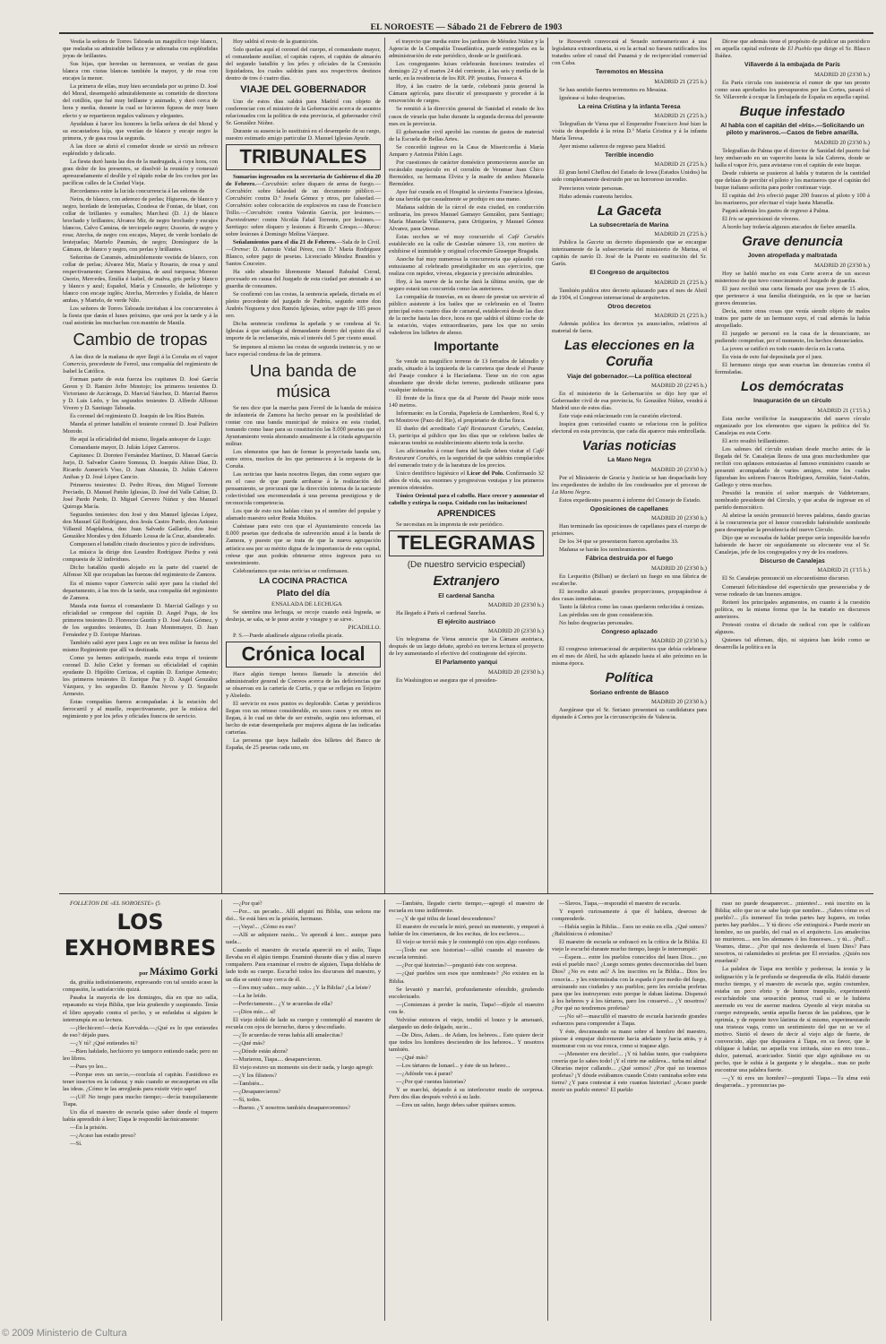EL NOROESTE — Sábado 21 de Febrero de 1903
Vestía la señora de Torres Taboada un magnífico traje blanco, que realzaba su admirable belleza y se adornaba con espléndidas joyas de brillantes.
Sus hijas, que heredan su hermosura, se vestían de gasa blanca con cintas blancas también la mayor, y de rosa con encajes la menor.
La primera de ellas, muy bien secundada por su primo D. José del Moral, desempeñó admirablemente su cometido de directora del cotillón, que fué muy brillante y animado, y duró cerca de hora y media, durante la cual se hicieron figuras de muy buen efecto y se repartieron regalos valiosos y elegantes.
Ayudaban á hacer los honores la bella señora de del Moral y su encantadora hija, que vestían de blanco y encaje negro la primera, y de gasa rosa la segunda.
A las doce se abrió el comedor donde se sirvió un refresco espléndido y delicado.
La fiesta duró hasta las dos de la madrugada, á cuya hora, con gran dolor de los presentes, se disolvió la reunión y comenzó apresuradamente el desfile y el rápido rodar de los coches por las pacíficas calles de la Ciudad Vieja.
Recordamos entre la lucida concurrencia á las señoras de
Neira, de blanco, con aderezo de perlas; Higueras, de blanco y negro, bordado de lentejuelas, Condesa de Fontao, de bluet, con collar de brillantes y esmaltes; Marchesi (D. J.) de blanco brochado y brillantes; Alvarez Mir, de negro brochado y encajes blancos, Calvo Camina, de terciopelo negro; Ossorio, de negro y rosa; Atocha, de negro con encajes, Mayer, de verde bordado de lentejuelas; Martelo Paumán, de negro; Domínguez de la Cámara, de blanco y negro, con perlas y brillantes.
Señoritas de Caramés, admirablemente vestida de blanco, con collar de perlas; Alvarez Mir, María y Rosario, de rosa y azul respectivamente; Carmen Marquina, de azul turquesa; Moreno Osorio, Mercedes, Emilia é Isabel, de malva, gris perla y blanco y blanco y azul; Español, María y Consuelo, de heliotropo y blanco con encaje inglés; Atocha, Mercedes y Eulalia, de blanco ambas, y Martelo, de verde Nilo.
Los señores de Torres Taboada invitaban á los concurrentes á la fiesta que darán el lunes próximo, que será por la tarde y á la cual asistirán las muchachas con mantón de Manila.
Cambio de tropas
A las diez de la mañana de ayer llegó á la Coruña en el vapor Comercio, procedente de Ferrol, una compañía del regimiento de Isabel la Católica.
Forman parte de esta fuerza los capitanes D. José García Greon y D. Ramiro Jofre Montojo; los primeros tenientes D. Victoriano de Azcárraga, D. Marcial Sánchez, D. Marcial Barros y D. Luis Ledo, y los segundos tenientes D. Alfredo Alfonso Vivero y D. Santiago Taboada.
Es coronel del regimiento D. Joaquín de los Ríos Butrón.
Manda el primer batallón el teniente coronel D. José Pulleiro Morodo.
He aquí la oficialidad del mismo, llegada anteayer de Lugo:
Comandante mayor, D. Julián López Carreros.
Capitanes: D. Doroteo Fernández Martínez, D. Manuel García Jurjo, D. Salvador Castro Somoza, D. Joaquín Añino Díaz, D. Ricardo Aumerich Viso, D. Juan Alnazán, D. Julián Cabrero Anibas y D. José López Cancio.
Primeros tenientes: D. Pedro Rivas, don Miguel Torrente Preciado, D. Manuel Patiño Iglesias, D. José del Valle Caltiar, D. José Pardo Pardo, D. Miguel Cervero Núñez y don Manuel Quiroga Macía.
Segundos tenientes: don José y don Manuel Iglesias López, don Manuel Gil Rodríguez, don Jesús Castro Pardo, don Antonio Villamil Magdalena, don Juan Salvado Gallardo, don José González Morales y don Eduardo Lousa de la Cruz, abanderado.
Componen el batallón citado doscientos y pico de individuos.
La música la dirige don Leandro Rodríguez Piedra y está compuesta de 32 individuos.
Dicho batallón quedó alojado en la parte del cuartel de Alfonso XII que ocupaban las fuerzas del regimiento de Zamora.
En el mismo vapor Comercio salió ayer para la ciudad del departamento, á las tres de la tarde, una compañía del regimiento de Zamora.
Manda esta fuerza el comandante D. Marcial Gallego y su oficialidad se compone del capitán D. Angel Puga, de los primeros tenientes D. Florencio Guntín y D. José Anís Gómez, y de los segundos tenientes, D. Juan Montemayor, D. Juan Fernández y D. Enrique Marinas.
También salió ayer para Lugo en un tren militar la fuerza del mismo Regimiento que allí va destinada.
Como ya hemos anticipado, manda esta tropa el teniente coronel D. Julio Cirlot y forman su oficialidad el capitán ayudante D. Hipólito Cortizas, el capitán D. Enrique Armesto; los primeros tenientes D. Enrique Paz y D. Angel González Vázquez, y los segundos D. Ramón Novoa y D. Segundo Armesto.
Estas compañías fueron acompañadas á la estación del ferrocarril y al muelle, respectivamente, por la música del regimiento y por los jefes y oficiales francos de servicio.
Hoy saldrá el resto de la guarnición.
Solo quedan aquí el coronel del cuerpo, el comandante mayor, el comandante auxiliar, el capitán cajero, el capitán de almacén del segundo batallón y los jefes y oficiales de la Comisión liquidadora, los cuales saldrán para sus respectivos destinos dentro de tres ó cuatro días.
VIAJE DEL GOBERNADOR
Uno de estos días saldrá para Madrid con objeto de conferenciar con el ministro de la Gobernación acerca de asuntos relacionados con la política de esta provincia, el gobernador civil Sr. González Núñez.
Durante su ausencia lo sustituirá en el desempeño de su cargo, nuestro estimado amigo particular D. Manuel Iglesias Ayude.
TRIBUNALES
Sumarios ingresados en la secretaría de Gobierno el día 20 de Febrero.—Corcubión: sobre disparo de arma de fuego.—Corcubión: sobre falsedad de un documento público.—Corcubión: contra D.ª Josefa Gómez y otros, por falsedad.—Corcubión: sobre colocación de explosivos en casa de Francisco Trillo.—Corcubión: contra Valentín García, por lesiones.—Puentedeume: contra Nicolás Fabal Torrente, por lesiones.—Santiago: sobre disparo y lesiones á Ricardo Crespo.—Muros: sobre lesiones á Domingo Molina Vázquez.
Señalamientos para el día 21 de Febrero.—Sala de lo Civil.—Orense: D. Antonio Vidal Pérez, con D.ª María Rodríguez Blanco, sobre pago de pesetas. Licenciado Méndez Brandón y Santos Couceiro.
Ha sido absuelto libremente Manuel Rabuñal Corral, procesado en causa del Juzgado de esta ciudad por atentado á un guardia de consumos.
Se confirmó con las costas, la sentencia apelada, dictada en el pleito procedente del juzgado de Padrón, seguido entre don Andrés Noguera y don Ramón Iglesias, sobre pago de 185 pesos oro.
Dicha sentencia confirma la apelada y se condena al Sr. Iglesias á que satisfaga al demandante dentro del quinto día el importe de la reclamación, más el interés del 5 por ciento anual.
Se imponen al mismo las costas de segunda instancia, y no se hace especial condena de las de primera.
Una banda de música
Se nos dice que la marcha para Ferrol de la banda de música de infantería de Zamora ha hecho pensar en la posibilidad de contar con una banda municipal de música en esta ciudad, tomando como base para su constitución las 8.000 pesetas que el Ayuntamiento venía abonando anualmente á la citada agrupación militar.
Los elementos que han de formar la proyectada banda son, entre otros, muchos de los que pertenecen á la orquesta de la Coruña.
Las noticias que hasta nosotros llegan, dan como seguro que en el caso de que pueda arribarse á la realización del pensamiento, se procurará que la dirección interna de la naciente colectividad sea encomendada á una persona prestigiosa y de reconocida competencia.
Los que de esto nos hablan citan ya el nombre del popular y afamado maestro señor Braña Muíños.
Cuéntase para esto con que el Ayuntamiento conceda las 8.000 pesetas que dedicaba de subvención anual á la banda de Zamora, y puesto que se trata de que la nueva agrupación artística sea por su mérito digna de la importancia de esta capital, créese que aun podrán obtenerse otros ingresos para su sostenimiento.
Celebraríamos que estas noticias se confirmasen.
LA COCINA PRACTICA
Plato del día
ENSALADA DE LECHUGA
Se siembra una lechuga, se recoje cuando está lograda, se deshoja, se sala, se le pone aceite y vinagre y se sirve.
PICADILLO.
P. S.—Puede añadírsele alguna cebolla picada.
Crónica local
Hace algún tiempo hemos llamado la atención del administrador general de Correos acerca de las deficiencias que se observan en la cartería de Curtis, y que se reflejan en Teijeiro y Abeledo.
El servicio en esos puntos es deplorable. Cartas y periódicos llegan con un retraso considerable, en unos casos y en otros no llegan, á lo cual no debe de ser extraño, según nos informan, el hecho de estar desempeñada por mujeres alguna de las indicadas carterías.
La persona que haya hallado dos billetes del Banco de España, de 25 pesetas cada uno, en
el trayecto que media entre los jardines de Méndez Núñez y la Agencia de la Compañía Trasatlántica, puede entregarlos en la administración de este periódico, donde se le gratificará.
Los congregantes luises celebrarán funciones teatrales el domingo 22 y el martes 24 del corriente, á las seis y media de la tarde, en la residencia de los RR. PP. jesuitas, Fonseca 4.
Hoy, á las cuatro de la tarde, celebrará junta general la Cámara agrícola, para discutir el presupuesto y proceder á la renovación de cargos.
Se remitió á la dirección general de Sanidad el estado de los casos de viruela que hubo durante la segunda decena del presente mes en la provincia.
El gobernador civil aprobó las cuentas de gastos de material de la Escuela de Bellas Artes.
Se concedió ingreso en la Casa de Misericordia á María Amparo y Antonia Piñón Lago.
Por cuestiones de carácter doméstico promovieron anoche un escándalo mayúsculo en el corralón de Veramar Juan Chico Bermúdez, su hermana Elvira y la madre de ambos Manuela Bermúdez.
Ayer fué curada en el Hospital la sirvienta Francisca Iglesias, de una herida que casualmente se produjo en una mano.
Mañana saldrán de la cárcel de esta ciudad, en conducción ordinaria, los presos Manuel Gamayo González, para Santiago; María Manuela Villanueva, para Ortigueira, y Manuel Gómez Alvarez, para Orense.
Estas noches se vé muy concurrido el Café Coruñés establecido en la calle de Castelar número 13, con motivo de exhibirse el inimitable y original celocemán Giuseppe Bragada.
Anoche fué muy numerosa la concurrencia que aplaudió con entusiasmo al celebrado prestidigitador en sus ejercicios, que realiza con rapidez, viveza, elegancia y precisión admirables.
Hoy, á las nueve de la noche dará la última sesión, que de seguro estará tan concurrida como las anteriores.
La compañía de tranvías, en su deseo de prestar un servicio al público asistente á los bailes que se celebrarán en el Teatro principal estos cuatro días de carnaval, establecerá desde las diez de la noche hasta las doce, hora en que saldrá el último coche de la estación, viajes extraordinarios, para los que no serán valederos los billetes de abono.
Importante
Se vende un magnífico terreno de 13 ferrados de labradío y prado, situado á la izquierda de la carretera que desde el Puente del Pasaje conduce á la Haciadama. Tiene un río con agua abundante que divide dicho terreno, pudiendo utilizarse para cualquier industria.
El frente de la finca que da al Puente del Pasaje mide unos 140 metros.
Informarán: en la Coruña, Papelería de Lombardero, Real 6, y en Montrove (Pazo del Río), el propietario de dicha finca.
El dueño del acreditado Café Restaurant Coruñés, Castelar, 13, participa al público que los días que se celebren bailes de máscaras tendrá su establecimiento abierto toda la noche.
Los aficionados á cenar fuera del baile deben visitar el Café Restaurant Coruñés, en la seguridad de que saldrán complacidos del esmerado trato y de la baratura de los precios.
Unico dentífrico higiénico el Licor del Polo. Confírmanlo 32 años de vida, sus enormes y progresivas ventajas y los primeros premios obtenidos.
Tónico Oriental para el cabello. Hace crecer y aumentar el cabello y extirpa la caspa. Cuidado con las imitaciones!
APRENDICES
Se necesitan en la imprenta de este periódico.
TELEGRAMAS
(De nuestro servicio especial)
Extranjero
El cardenal Sancha
MADRID 20 (23'30 h.)
Ha llegado á París el cardenal Sancha.
El ejército austriaco
MADRID 20 (23'30 h.)
Un telegrama de Viena anuncia que la Cámara austriaca, después de un largo debate, aprobó en tercera lectura el proyecto de ley aumentando el efectivo del contingente del ejército.
El Parlamento yanqui
MADRID 20 (23'30 h.)
En Washington se asegura que el presiden-
te Roosevelt convocará al Senado norteamericano á una legislatura extraordinaria, si en la actual no fuesen ratificados los tratados sobre el canal del Panamá y de reciprocidad comercial con Cuba.
Terremotos en Messina
MADRID 21 (2'25 h.)
Se han sentido fuertes terremotos en Messina.
Ignórase si hubo desgracias.
La reina Cristina y la infanta Teresa
MADRID 21 (2'25 h.)
Telegrafían de Viena que el Emperador Francisco José hizo la visita de despedida á la reina D.ª María Cristina y á la infanta María Teresa.
Ayer mismo salieron de regreso para Madrid.
Terrible incendio
MADRID 21 (2'25 h.)
El gran hotel Cheflou del Estado de Iowa (Estados Unidos) ha sido completamente destruido por un horroroso incendio.
Perecieron veinte personas.
Hubo además cuarenta heridos.
La Gaceta
La subsecretaría de Marina
MADRID 21 (2'25 h.)
Publica la Gaceta un decreto disponiendo que se encargue interinamente de la subsecretaría del ministerio de Marina, el capitán de navío D. José de la Puente en sustitución del Sr. Garín.
El Congreso de arquitectos
MADRID 21 (2'25 h.)
También publica otro decreto aplazando para el mes de Abril de 1904, el Congreso internacional de arquitectos.
Otros decretos
MADRID 21 (2'25 h.)
Además publica los decretos ya anunciados, relativos al material de faros.
Las elecciones en la Coruña
Viaje del gobernador.—La política electoral
MADRID 20 (22'45 h.)
En el ministerio de la Gobernación se dijo hoy que el Gobernador civil de esa provincia, Sr. González Núñez, vendrá á Madrid uno de estos días.
Este viaje está relacionado con la cuestión electoral.
Inspira gran curiosidad cuanto se relaciona con la política electoral en esta provincia, que cada día aparece más embrollada.
Varias noticias
La Mano Negra
MADRID 20 (23'30 h.)
Por el Ministerio de Gracia y Justicia se han despachado hoy los expedientes de indulto de los condenados por el proceso de La Mano Negra.
Estos expedientes pasaron á informe del Consejo de Estado.
Oposiciones de capellanes
MADRID 20 (23'30 h.)
Han terminado las oposiciones de capellanes para el cuerpo de prisiones.
De los 34 que se presentaron fueron aprobados 33.
Mañana se harán los nombramientos.
Fábrica destruida por el fuego
MADRID 20 (23'30 h.)
En Lequeitio (Bilbao) se declaró un fuego en una fábrica de escabeche.
El incendio alcanzó grandes proporciones, propagándose á dos casas inmediatas.
Tanto la fábrica como las casas quedaron reducidas á cenizas.
Las pérdidas son de gran consideración.
No hubo desgracias personales.
Congreso aplazado
MADRID 20 (23'30 h.)
El congreso internacional de arquitectos que debía celebrarse en el mes de Abril, ha sido aplazado hasta el año próximo en la misma época.
Política
Soriano enfrente de Blasco
MADRID 20 (23'30 h.)
Asegúrase que el Sr. Soriano presentará su candidatura para diputado á Cortes por la circunscripción de Valencia.
Dícese que además tiene el propósito de publicar un periódico en aquella capital enfrente de El Pueblo que dirige el Sr. Blasco Ibáñez.
Villaverde á la embajada de París
MADRID 20 (23'30 h.)
En París circula con insistencia el rumor de que tan pronto como sean aprobados los presupuestos por las Cortes, pasará el Sr. Villaverde á ocupar la Embajada de España en aquella capital.
Buque infestado
Al habla con el capitán del «Iris».—Solicitando un piloto y marineros.—Casos de fiebre amarilla.
MADRID 20 (23'30 h.)
Telegrafían de Palma que el director de Sanidad del puerto fué hoy embarcado en un vaporcito hasta la isla Cabrera, donde se halla el vapor Iris, para avistarse con el capitán de este buque.
Desde cubierta se pusieron al habla y trataron de la cantidad que debían de percibir el piloto y los marineros que el capitán del buque italiano solicita para poder continuar viaje.
El capitán del Iris ofreció pagar 200 francos al piloto y 100 á los marineros, por efectuar el viaje hasta Marsella.
Pagará además los gastos de regreso á Palma.
El Iris se aprovisionó de víveres.
A bordo hay todavía algunos atacados de fiebre amarilla.
Grave denuncia
Joven atropellada y maltratada
MADRID 20 (23'30 h.)
Hoy se habló mucho en esta Corte acerca de un suceso misterioso de que tuvo conocimiento el Juzgado de guardia.
El juez recibió una carta firmada por una joven de 15 años, que pertenece á una familia distinguida, en la que se hacían graves denuncias.
Decía, entre otras cosas que venía siendo objeto de malos tratos por parte de un hermano suyo, el cual además la había atropellado.
El juzgado se personó en la casa de la denunciante, no pudiendo comprobar, por el momento, los hechos denunciados.
La joven se ratificó en todo cuanto decía en la carta.
En vista de esto fué depositada por el juez.
El hermano niega que sean exactas las denuncias contra él formuladas.
Los demócratas
Inauguración de un círculo
MADRID 21 (1'15 h.)
Esta noche verificóse la inauguración del nuevo círculo organizado por los elementos que siguen la política del Sr. Canalejas en esta Corte.
El acto resultó brillantísimo.
Los salones del círculo estaban desde mucho antes de la llegada del Sr. Canalejas llenos de una gran muchedumbre que recibió con aplausos entusiastas al famoso exministro cuando se presentó acompañado de varios amigos, entre los cuales figuraban los señores Francos Rodríguez, Armiñán, Saint-Aubin, Gallego y otros muchos.
Presidió la reunión el señor marqués de Valdeterrazo, nombrado presidente del Círculo, y que acaba de ingresar en el partido democrático.
Al abrirse la sesión pronunció breves palabras, dando gracias á la concurrencia por el honor concedido habiéndole nombrado para desempeñar la presidencia del nuevo Círculo.
Dijo que se escusaba de hablar porque sería imposible hacerlo habiendo de hacer oir seguidamente su elocuente voz el Sr. Canalejas, jefe de los congregados y rey de los oradores.
Discurso de Canalejas
MADRID 21 (1'15 h.)
El Sr. Canalejas pronunció un elocuentísimo discurso.
Comenzó felicitándose del espectáculo que presenciaba y de verse rodeado de tan buenos amigos.
Reiteró los principales argumentos, en cuanto á la cuestión política, en la misma forma que la ha tratado en discursos anteriores.
Protestó contra el dictado de radical con que le califican algunos.
Quienes tal afirman, dijo, ni siquiera han leído como se desarrolla la política en la
FOLLETON DE «EL NOROESTE» (5
LOS EXHOMBRES
por Máximo Gorki
da, gruñía indistintamente, expresando con tal sonido acaso la compasión, la satisfacción quizá.
Pasaba la mayoría de los domingos, día en que no salía, repasando su vieja Biblia, que leía gruñendo y suspirando. Tenía el libro apoyado contra el pecho, y se enfadaba si alguien le interrumpía en su lectura.
—¡Hechicero!—decía Kuvvalda.—¿Qué es lo que entiendes de eso? déjalo pues.
—¿Y tú? ¿Qué entiendes tú?
—Bien hablado, hechicero yo tampoco entiendo nada; pero no leo libros.
—Pues yo leo...
—Porque eres un necio,—concluía el capitán. Fastidioso es tener insectos en la cabeza; y más cuando se encasquetan en ella las ideas. ¿Cómo te las arreglarás para existir viejo sapo!
—¡Uf! No tengo para mucho tiempo;—decía tranquilamente Tiapa.
Un día el maestro de escuela quiso saber donde el trapero había aprendido á leer; Tiapa le respondió lacónicamente:
—En la prisión.
—¿Acaso has estado preso?
—Sí.
—¿Por qué?
—Por... un pecado... Allí adquirí mi Biblia, una señora me dió... Se está bien en la prisión, hermano.
—¡Vaya!... ¿Cómo es eso?
—Allí se adquiere razón... Yo aprendí á leer... aunque para nada...
Cuando el maestro de escuela apareció en el asilo, Tiapa llevaba en él algún tiempo. Examinó durante días y días al nuevo compañero. Para examinar el rostro de alguien, Tiapa doblaba de lado todo su cuerpo. Escuchó todos los discursos del maestro, y un día se sentó muy cerca de él.
—Eres muy sabio... muy sabio.... ¿Y la Biblia? ¿La leíste?
—La he leído.
—Perfectamente... ¿Y te acuerdas de ella?
—¡Dios mío.... sí!
El viejo dobló de lado su cuerpo y contempló al maestro de escuela con ojos de borracho, duros y desconfiado.
—¿Te acuerdas de veras había allí amalecitas?
—¿Qué más?
—¿Dónde están ahora?
—Murieron, Tiapa.... desaparecieron.
El viejo estuvo un momento sin decir nada, y luego agregó:
—¿Y los filisteos?
—También...
—¿Desaparecieron?
—Sí, todos.
—Bueno. ¿Y nosotros también desapareceremos?
—También, llegado cierto tiempo,—agregó el maestro de escuela en tono indiferente.
—¿Y de qué tribu de Israel descendemos?
El maestro de escuela le miró, pensó un momento, y empezó á hablar de los cimerianos, de los escitas, de los esclavos....
El viejo se torció más y le contempló con ojos algo confusos.
—¡Todo eso son historias!—silbó cuando el maestro de escuela terminó.
—¿Por qué historias?—preguntó éste con sorpresa.
—¿Qué pueblos son esos que nombraste? ¡No existen en la Biblia.
Se levantó y marchó, profundamente ofendido, gruñendo encolerizado.
—¡Comienzas á perder la razón, Tiapa!—díjole el maestro con fe.
Volvióse entonces el viejo, tendió el brazo y le amenazó, alargando un dedo delgado, sucio...
—De Dios, Adam... de Adam, los hebreos... Esto quiere decir que todos los hombres descienden de los hebreos... Y nosotros también.
—¿Qué más?
—Los tártaros de Ismael... y éste de un hebreo...
—¿Adónde vas á parar?
—¿Por qué cuentas historias?
Y se marchó, dejando á su interlocutor mudo de sorpresa. Pero dos días después volvió á su lado.
—Eres un sabio, luego debes saber quiénes somos.
—Slavos, Tiapa,—respondió el maestro de escuela.
Y esperó curiosamente á que él hablara, deseoso de comprenderle.
—Había según la Biblia... Esos no están en ella. ¿Qué somos? ¿Babilónicos ó edomitas?
El maestro de escuela se enfrascó en la crítica de la Biblia. El viejo le escuchó durante mucho tiempo, luego le interrumpió:
—Espera.... entre los pueblos conocidos del buen Dios... ¿no está el pueblo ruso? ¿Luego somos gentes desconocidas del buen Dios? ¿No es esto así? A los inscritos en la Biblia... Dios les conocía... y les exterminaba con la espada ó por medio del fuego, arruinando sus ciudades y sus pueblos; pero les enviaba profetas para que les instruyeran: esto porque le daban lástima. Dispensó á los hebreos y á los tártaros, paro los conservó... ¿Y nosotros? ¿Por qué no tendremos profetas?
—¡No sé!—masculló el maestro de escuela haciendo grandes esfuerzos para comprender á Tiapa.
Y éste, descansando su mano sobre el hombro del maestro, púsose á empujar dulcemente hacia adelante y hacia atrás, y á murmurar con su voz ronca, como si tragase algo.
—¡Menester era decirlo!... ¡Y tú hablas tanto, que cualquiera creería que lo sabes todo! ¡Y el oirte me subleva... turba mi alma! Obrarías mejor callando... ¿Qué somos? ¿Por qué no tenemos profetas? ¡Y dónde estábamos cuando Cristo caminaba sobre esta tierra? ¿Y para contestar á esto cuantas historias! ¿Acaso puede morir un pueblo entero? El pueblo
ruso no puede desaparecer... ¡mientes!... está inscrito en la Biblia; sólo que no se sabe bajo que nombre... ¿Sabes cómo es el pueblo?... ¡Es inmenso! En todas partes hay lugares, en todas partes hay pueblos.... Y tú dices: «Se extinguirá.» Puede morir un hombre, no un pueblo, del cual es el arquitecto. Los amalecitas no murieron.... son los alemanes ó los franceses... y tú... ¡Puf!... Veamos, dime... ¿Por qué nos deshereda el buen Dios? Para nosotros, ni calamidades ni profetas por El enviados. ¿Quién nos enseñará?
La palabra de Tiapa era terrible y poderosa; la ironía y la indignación y la fe profunda se desprendía de ella. Habló durante mucho tiempo, y el maestro de escuela que, según costumbre, estaba un poco ebrio y de humor tranquilo, experimentó escuchándole una sensación penosa, cual si se le hubiera aserrado en vez de aserrar madera. Oyendo al viejo miraba su cuerpo estropeado, sentía aquella fuerza de las palabras, que le oprimía, y de repente tuvo lástima de sí mismo, experimentando una tristeza vaga, como un sentimiento del que no se ve el motivo. Sintió el deseo de decir al viejo algo de fuerte, de convencido, algo que dispusiera á Tiapa, en su favor, que le obligase á hablar, no aquella voz irritada, sino en otro tono... dulce, paternal, acariciador. Sintió que algo agitábase en su pecho, que le subía á la garganta y le ahogaba... mas no pudo encontrar una palabra fuerte.
—¿Y tú eres un hombre?—preguntó Tiapa.—Tu alma está desgarrada... y pronuncias pa-
© 2009 Ministerio de Cultura